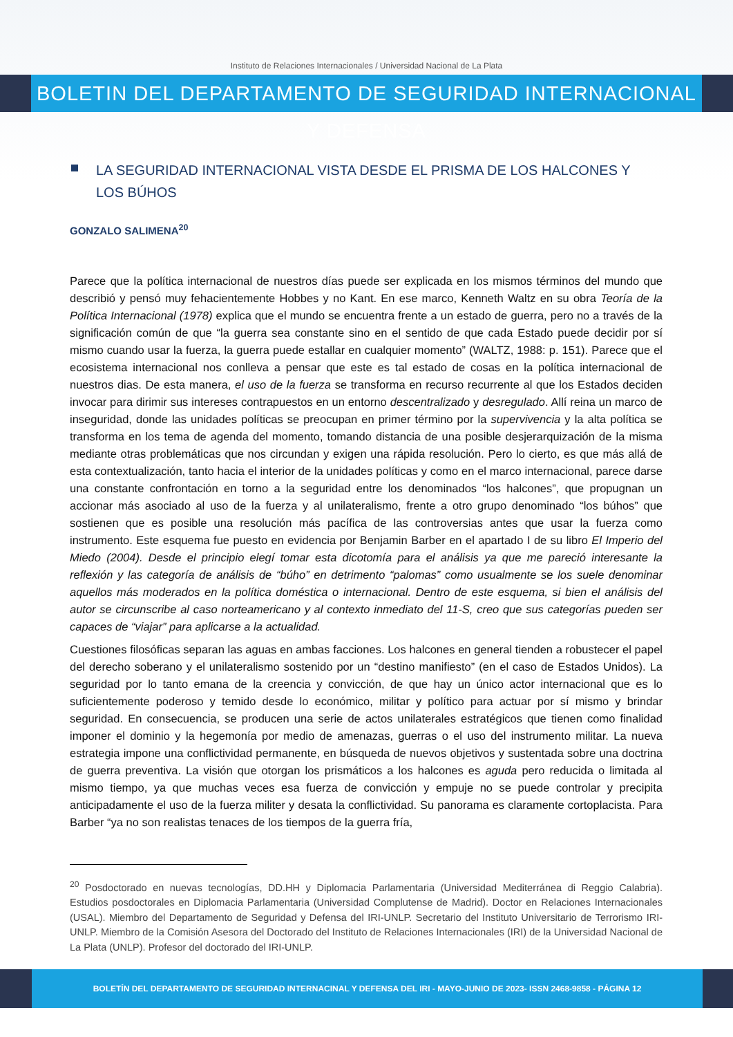Instituto de Relaciones Internacionales / Universidad Nacional de La Plata
BOLETIN DEL DEPARTAMENTO DE SEGURIDAD INTERNACIONAL Y DEFENSA
LA SEGURIDAD INTERNACIONAL VISTA DESDE EL PRISMA DE LOS HALCONES Y LOS BÚHOS
GONZALO SALIMENA<sup>20</sup>
Parece que la política internacional de nuestros días puede ser explicada en los mismos términos del mundo que describió y pensó muy fehacientemente Hobbes y no Kant. En ese marco, Kenneth Waltz en su obra Teoría de la Política Internacional (1978) explica que el mundo se encuentra frente a un estado de guerra, pero no a través de la significación común de que “la guerra sea constante sino en el sentido de que cada Estado puede decidir por sí mismo cuando usar la fuerza, la guerra puede estallar en cualquier momento” (WALTZ, 1988: p. 151). Parece que el ecosistema internacional nos conlleva a pensar que este es tal estado de cosas en la política internacional de nuestros dias. De esta manera, el uso de la fuerza se transforma en recurso recurrente al que los Estados deciden invocar para dirimir sus intereses contrapuestos en un entorno descentralizado y desregulado. Allí reina un marco de inseguridad, donde las unidades políticas se preocupan en primer término por la supervivencia y la alta política se transforma en los tema de agenda del momento, tomando distancia de una posible desjerarquización de la misma mediante otras problemáticas que nos circundan y exigen una rápida resolución. Pero lo cierto, es que más allá de esta contextualización, tanto hacia el interior de la unidades políticas y como en el marco internacional, parece darse una constante confrontación en torno a la seguridad entre los denominados “los halcones”, que propugnan un accionar más asociado al uso de la fuerza y al unilateralismo, frente a otro grupo denominado “los búhos” que sostienen que es posible una resolución más pacífica de las controversias antes que usar la fuerza como instrumento. Este esquema fue puesto en evidencia por Benjamin Barber en el apartado I de su libro El Imperio del Miedo (2004). Desde el principio elegí tomar esta dicotomía para el análisis ya que me pareció interesante la reflexión y las categoría de análisis de “búho” en detrimento “palomas” como usualmente se los suele denominar aquellos más moderados en la política doméstica o internacional. Dentro de este esquema, si bien el análisis del autor se circunscribe al caso norteamericano y al contexto inmediato del 11-S, creo que sus categorías pueden ser capaces de “viajar” para aplicarse a la actualidad.
Cuestiones filosóficas separan las aguas en ambas facciones. Los halcones en general tienden a robustecer el papel del derecho soberano y el unilateralismo sostenido por un “destino manifiesto” (en el caso de Estados Unidos). La seguridad por lo tanto emana de la creencia y convicción, de que hay un único actor internacional que es lo suficientemente poderoso y temido desde lo económico, militar y político para actuar por sí mismo y brindar seguridad. En consecuencia, se producen una serie de actos unilaterales estratégicos que tienen como finalidad imponer el dominio y la hegemonía por medio de amenazas, guerras o el uso del instrumento militar. La nueva estrategia impone una conflictividad permanente, en búsqueda de nuevos objetivos y sustentada sobre una doctrina de guerra preventiva. La visión que otorgan los prismáticos a los halcones es aguda pero reducida o limitada al mismo tiempo, ya que muchas veces esa fuerza de convicción y empuje no se puede controlar y precipita anticipadamente el uso de la fuerza militer y desata la conflictividad. Su panorama es claramente cortoplacista. Para Barber “ya no son realistas tenaces de los tiempos de la guerra fría,
<sup>20</sup> Posdoctorado en nuevas tecnologías, DD.HH y Diplomacia Parlamentaria (Universidad Mediterránea di Reggio Calabria). Estudios posdoctorales en Diplomacia Parlamentaria (Universidad Complutense de Madrid). Doctor en Relaciones Internacionales (USAL). Miembro del Departamento de Seguridad y Defensa del IRI-UNLP. Secretario del Instituto Universitario de Terrorismo IRI-UNLP. Miembro de la Comisión Asesora del Doctorado del Instituto de Relaciones Internacionales (IRI) de la Universidad Nacional de La Plata (UNLP). Profesor del doctorado del IRI-UNLP.
BOLETÍN DEL DEPARTAMENTO DE SEGURIDAD INTERNACINAL Y DEFENSA DEL IRI - MAYO-JUNIO DE 2023- ISSN 2468-9858 - PÁGINA 12